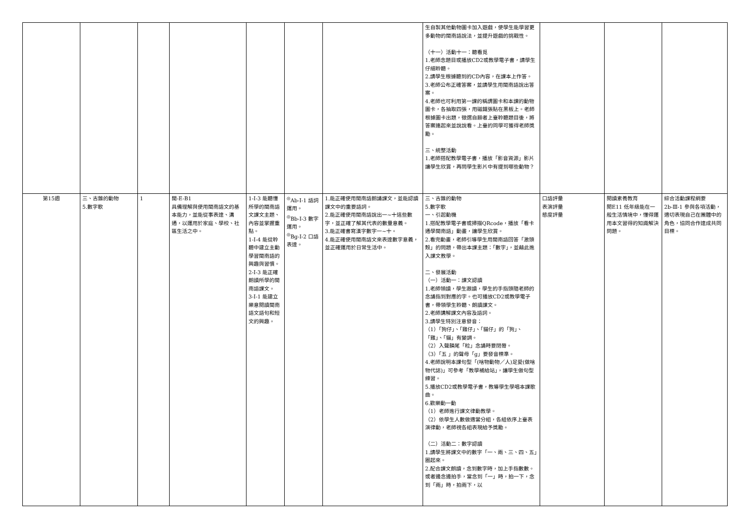| | | | | | | | 生自製其他動物圖卡加入遊戲，使學生能學習更多動物的閩南語說法，並提升遊戲的挑戰性。 （十一）活動十一：聽看覓 1.老師念題目或播放CD2或教學電子書，請學生仔細聆聽。 2.請學生根據聽到的CD內容，在課本上作答。 3.老師公布正確答案，並請學生用閩南語說出答案。 4.老師也可利用第一課的稱謂圖卡和本課的動物圖卡，各抽取四張，用磁鐵張貼在黑板上。老師根據圖卡出題，徵選自願者上臺聆聽題目後，將答案連起來並說說看。上臺的同學可獲得老師獎勵。 三、統整活動 1.老師搭配教學電子書，播放「影音資源」影片讓學生欣賞，再問學生影片中有提到哪些動物？ | | | |
| 第15週 | 三、古錐的動物 5.數字歌 | 1 | 閩-E-B1 具備理解與使用閩南語文的基本能力，並能從事表達、溝通，以運用於家庭、學校、社區生活之中。 | 1-Ⅰ-3 能聽懂所學的閩南語文課文主題、內容並掌握重點。 1-Ⅰ-4 能從聆聽中建立主動學習閩南語的興趣與習慣。 2-Ⅰ-3 能正確朗讀所學的閩南語課文。 3-Ⅰ-1 能建立樂意閱讀閩南語文語句和短文的興趣。 | <sup>◎</sup>Ab-Ⅰ-1 語詞運用。 <sup>◎</sup>Bb-Ⅰ-3 數字運用。 <sup>◎</sup>Bg-Ⅰ-2 口語表達。 | 1.能正確使用閩南語朗誦課文，並能認讀課文中的重要語詞。 2.能正確使用閩南語說出一~十這些數字，並正確了解其代表的數量意義。 3.能正確書寫漢字數字一~十。 4.能正確使用閩南語文來表達數字意義，並正確運用於日常生活中。 | 三、古錐的動物 5.數字歌 一、引起動機 1.搭配教學電子書或掃描QRcode，播放「看卡通學閩南語」動畫，讓學生欣賞。 2.看完動畫，老師引導學生用閩南語回答「激頭殼」的問題，帶出本課主題：「數字」，並藉此進入課文教學。 二、發展活動 （一）活動一：課文認讀 1.老師領讀，學生跟讀，學生的手指頭隨老師的念誦指到對應的字。也可播放CD2或教學電子書，帶領學生聆聽、朗讀課文。 2.老師講解課文內容及語詞。 3.請學生特別注意發音： （1）「狗仔」、「雞仔」、「貓仔」的「狗」、「雞」、「貓」有變調。 （2）入聲韻尾「粒」念誦時要閉脣。 （3）「五 」的聲母「g」要發音標準。 4.老師說明本課句型「(啥物動物／人)足愛(做啥物代誌)」可參考「教學補給站」，讓學生做句型練習。 5.播放CD2或教學電子書，教導學生學唱本課歌曲。 6.歡樂動一動 （1）老師進行課文律動教學。 （2）依學生人數做適當分組，各組依序上臺表演律動，老師視各組表現給予獎勵。 （二）活動二：數字認讀 1.請學生將課文中的數字「一、兩、三、四、五」圈起來。 2.配合課文朗讀，念到數字時，加上手指數數。或者邊念邊拍手，當念到「一」時，拍一下，念到「兩」時，拍兩下，以 | 口語評量 表演評量 態度評量 | 閱讀素養教育 閱E11 低年級能在一般生活情境中，懂得運用本文習得的知識解決問題。 | 綜合活動課程綱要 2b-Ⅲ-1 參與各項活動，適切表現自己在團體中的角色，協同合作達成共同目標。 |